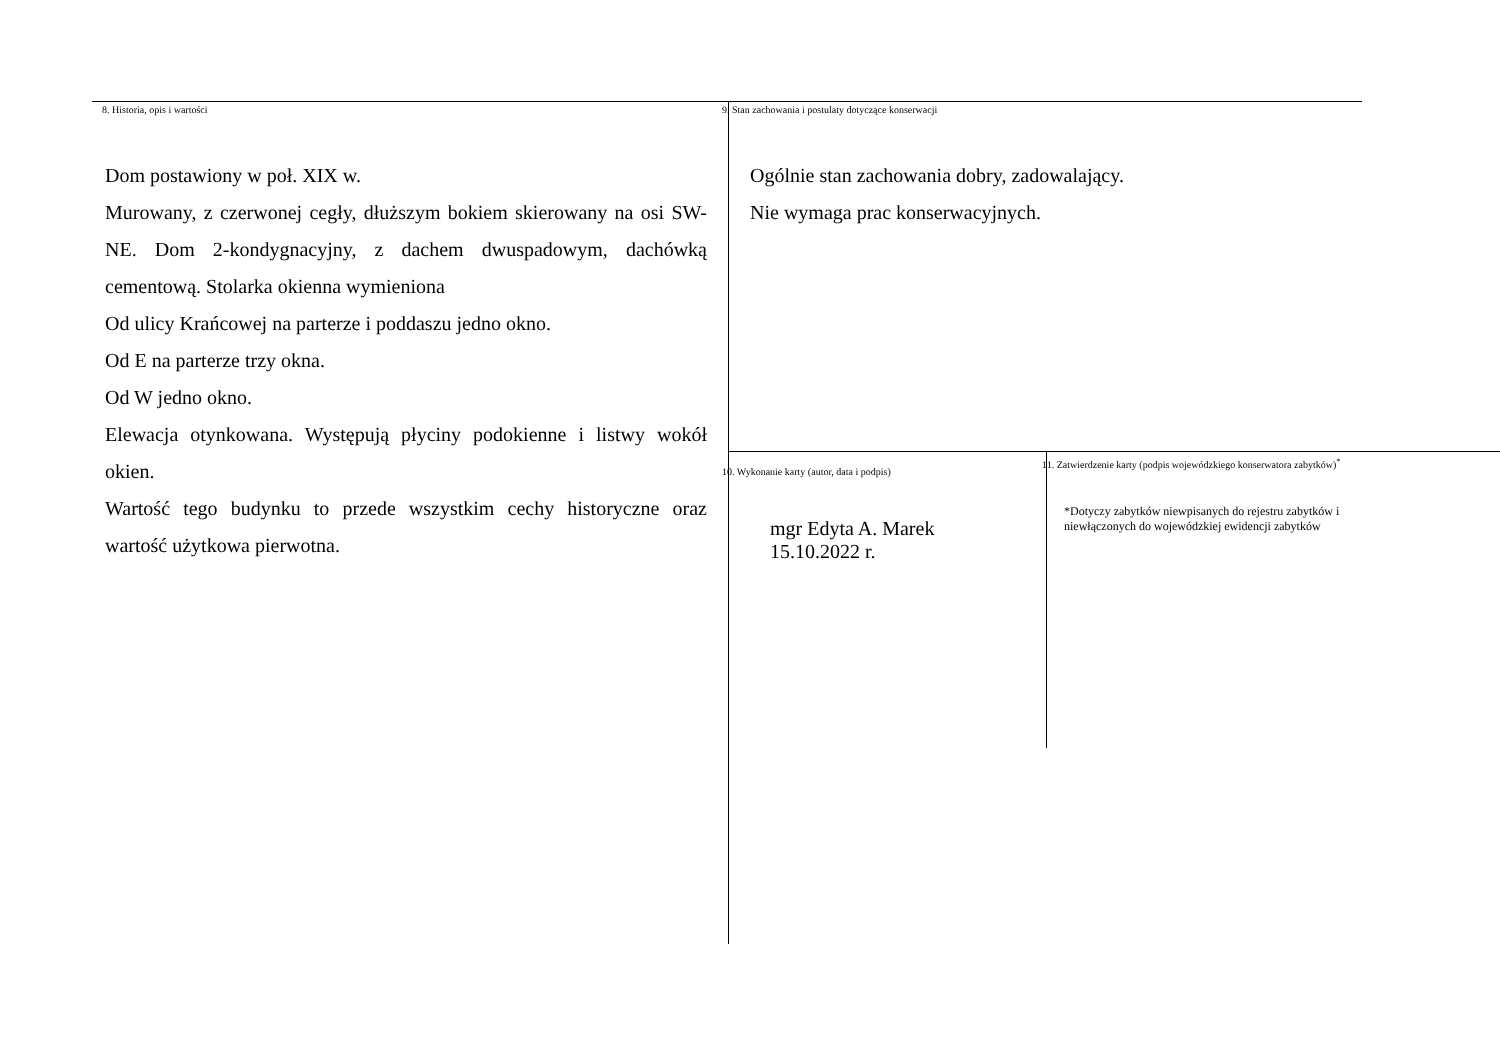8. Historia, opis i wartości
Dom postawiony w poł. XIX w.
Murowany, z czerwonej cegły, dłuższym bokiem skierowany na osi SW-NE. Dom 2-kondygnacyjny, z dachem dwuspadowym, dachówką cementową. Stolarka okienna wymieniona
Od ulicy Krańcowej na parterze i poddaszu jedno okno.
Od E na parterze trzy okna.
Od W jedno okno.
Elewacja otynkowana. Występują płyciny podokienne i listwy wokół okien.
Wartość tego budynku to przede wszystkim cechy historyczne oraz wartość użytkowa pierwotna.
9. Stan zachowania i postulaty dotyczące konserwacji
Ogólnie stan zachowania dobry, zadowalający.
Nie wymaga prac konserwacyjnych.
10. Wykonanie karty (autor, data i podpis)
mgr Edyta A. Marek
15.10.2022 r.
11. Zatwierdzenie karty (podpis wojewódzkiego konserwatora zabytków)<sup>*</sup>
*Dotyczy zabytków niewpisanych do rejestru zabytków i niewłączonych do wojewódzkiej ewidencji zabytków